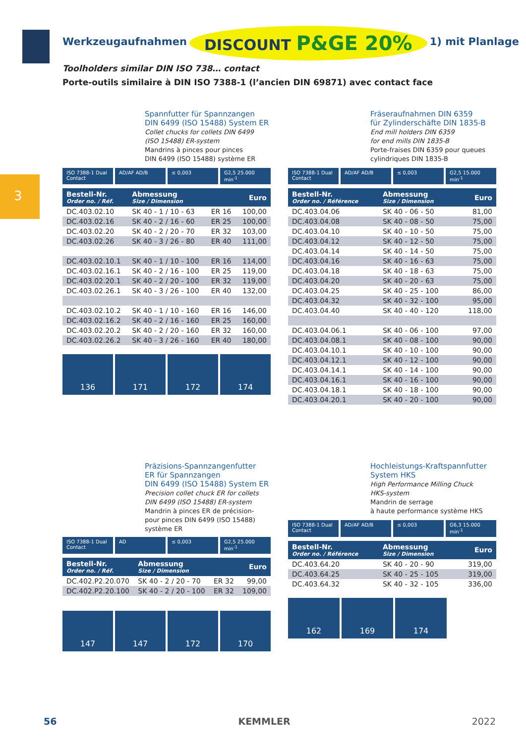Werkzeugaufnahmen DISCOUNT P&GE 20% 1) mit Planlage
Toolholders similar DIN ISO 738… contact
Porte-outils similaire à DIN ISO 7388-1 (l’ancien DIN 69871) avec contact face
3
Spannfutter für Spannzangen
DIN 6499 (ISO 15488) System ER
Collet chucks for collets DIN 6499
(ISO 15488) ER-system
Mandrins à pinces pour pinces
DIN 6499 (ISO 15488) système ER
ISO 7388-1 Dual Contact AD/AF AD/B ≤ 0,003 G2,5 25.000 min<sup>-1</sup>
| Bestell-Nr. Order no. / Réf. | Abmessung Size / Dimension | | Euro |
| --- | --- | --- | --- |
| DC.403.02.10 | SK 40 - 1 / 10 - 63 | ER 16 | 100,00 |
| DC.403.02.16 | SK 40 - 2 / 16 - 60 | ER 25 | 100,00 |
| DC.403.02.20 | SK 40 - 2 / 20 - 70 | ER 32 | 103,00 |
| DC.403.02.26 | SK 40 - 3 / 26 - 80 | ER 40 | 111,00 |
| DC.403.02.10.1 | SK 40 - 1 / 10 - 100 | ER 16 | 114,00 |
| DC.403.02.16.1 | SK 40 - 2 / 16 - 100 | ER 25 | 119,00 |
| DC.403.02.20.1 | SK 40 - 2 / 20 - 100 | ER 32 | 119,00 |
| DC.403.02.26.1 | SK 40 - 3 / 26 - 100 | ER 40 | 132,00 |
| DC.403.02.10.2 | SK 40 - 1 / 10 - 160 | ER 16 | 146,00 |
| DC.403.02.16.2 | SK 40 - 2 / 16 - 160 | ER 25 | 160,00 |
| DC.403.02.20.2 | SK 40 - 2 / 20 - 160 | ER 32 | 160,00 |
| DC.403.02.26.2 | SK 40 - 3 / 26 - 160 | ER 40 | 180,00 |
136 171 172 174
Fräseraufnahmen DIN 6359
für Zylinderschäfte DIN 1835-B
End mill holders DIN 6359
for end mills DIN 1835-B
Porte-fraises DIN 6359 pour queues
cylindriques DIN 1835-B
ISO 7388-1 Dual Contact AD/AF AD/B ≤ 0,003 G2,5 15.000 min<sup>-1</sup>
| Bestell-Nr. Order no. / Référence | Abmessung Size / Dimension | Euro |
| --- | --- | --- |
| DC.403.04.06 | SK 40 - 06 - 50 | 81,00 |
| DC.403.04.08 | SK 40 - 08 - 50 | 75,00 |
| DC.403.04.10 | SK 40 - 10 - 50 | 75,00 |
| DC.403.04.12 | SK 40 - 12 - 50 | 75,00 |
| DC.403.04.14 | SK 40 - 14 - 50 | 75,00 |
| DC.403.04.16 | SK 40 - 16 - 63 | 75,00 |
| DC.403.04.18 | SK 40 - 18 - 63 | 75,00 |
| DC.403.04.20 | SK 40 - 20 - 63 | 75,00 |
| DC.403.04.25 | SK 40 - 25 - 100 | 86,00 |
| DC.403.04.32 | SK 40 - 32 - 100 | 95,00 |
| DC.403.04.40 | SK 40 - 40 - 120 | 118,00 |
| DC.403.04.06.1 | SK 40 - 06 - 100 | 97,00 |
| DC.403.04.08.1 | SK 40 - 08 - 100 | 90,00 |
| DC.403.04.10.1 | SK 40 - 10 - 100 | 90,00 |
| DC.403.04.12.1 | SK 40 - 12 - 100 | 90,00 |
| DC.403.04.14.1 | SK 40 - 14 - 100 | 90,00 |
| DC.403.04.16.1 | SK 40 - 16 - 100 | 90,00 |
| DC.403.04.18.1 | SK 40 - 18 - 100 | 90,00 |
| DC.403.04.20.1 | SK 40 - 20 - 100 | 90,00 |
Präzisions-Spannzangenfutter
ER für Spannzangen
DIN 6499 (ISO 15488) System ER
Precision collet chuck ER for collets
DIN 6499 (ISO 15488) ER-system
Mandrin à pinces ER de précision-
pour pinces DIN 6499 (ISO 15488)
système ER
ISO 7388-1 Dual Contact AD ≤ 0,003 G2,5 25.000 min<sup>-1</sup>
| Bestell-Nr. Order no. / Réf. | Abmessung Size / Dimension | | Euro |
| --- | --- | --- | --- |
| DC.402.P2.20.070 | SK 40 - 2 / 20 - 70 | ER 32 | 99,00 |
| DC.402.P2.20.100 | SK 40 - 2 / 20 - 100 | ER 32 | 109,00 |
147 147 172 170
Hochleistungs-Kraftspannfutter
System HKS
High Performance Milling Chuck
HKS-system
Mandrin de serrage
à haute performance système HKS
ISO 7388-1 Dual Contact AD/AF AD/B ≤ 0,003 G6,3 15.000 min<sup>-1</sup>
| Bestell-Nr. Order no. / Référence | Abmessung Size / Dimension | Euro |
| --- | --- | --- |
| DC.403.64.20 | SK 40 - 20 - 90 | 319,00 |
| DC.403.64.25 | SK 40 - 25 - 105 | 319,00 |
| DC.403.64.32 | SK 40 - 32 - 105 | 336,00 |
162 169 174
56 KEMMLER 2022